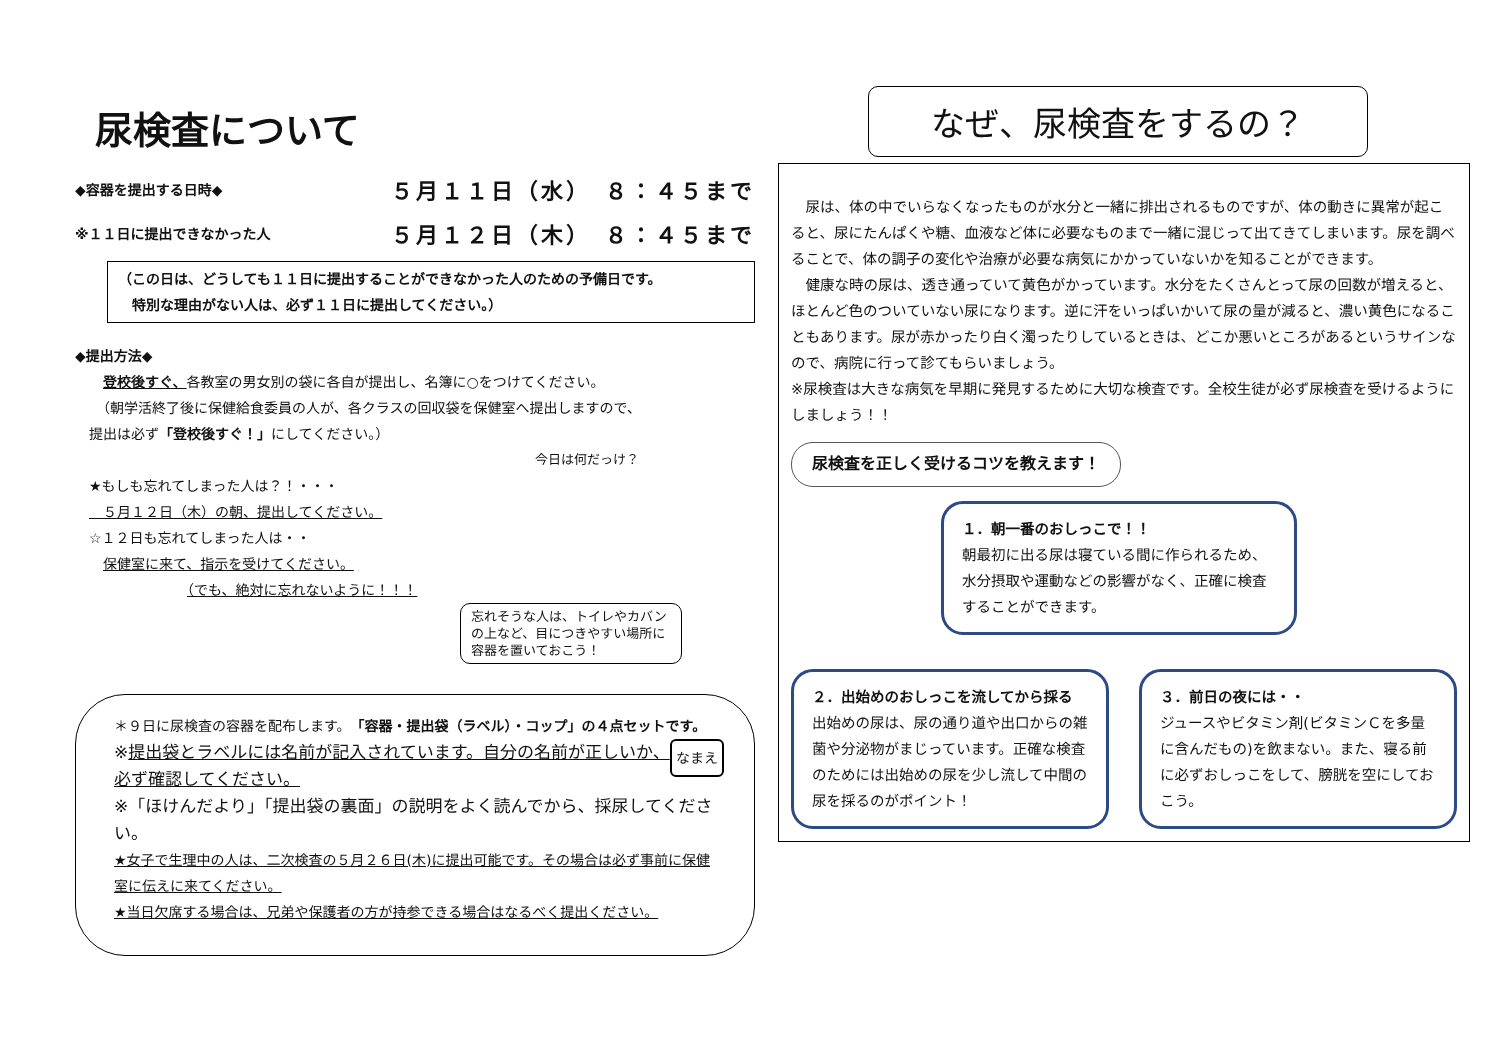尿検査について
◆容器を提出する日時◆ ５月１１日（水）　８：４５まで
※１１日に提出できなかった人 ５月１２日（木）　８：４５まで
（この日は、どうしても１１日に提出することができなかった人のための予備日です。
　特別な理由がない人は、必ず１１日に提出してください。）
◆提出方法◆
　　登校後すぐ、各教室の男女別の袋に各自が提出し、名簿に○をつけてください。
　　（朝学活終了後に保健給食委員の人が、各クラスの回収袋を保健室へ提出しますので、
　提出は必ず「登校後すぐ！」にしてください。）
今日は何だっけ？
　★もしも忘れてしまった人は？！・・・
　　５月１２日（木）の朝、提出してください。
　☆１２日も忘れてしまった人は・・
　　保健室に来て、指示を受けてください。
　　　　　　　　（でも、絶対に忘れないように！！！
忘れそうな人は、トイレやカバンの上など、目につきやすい場所に容器を置いておこう！
＊９日に尿検査の容器を配布します。「容器・提出袋（ラベル）・コップ」の４点セットです。 なまえ
※提出袋とラベルには名前が記入されています。自分の名前が正しいか、必ず確認してください。
※「ほけんだより」「提出袋の裏面」の説明をよく読んでから、採尿してください。
★女子で生理中の人は、二次検査の５月２６日(木)に提出可能です。その場合は必ず事前に保健室に伝えに来てください。
★当日欠席する場合は、兄弟や保護者の方が持参できる場合はなるべく提出ください。
なぜ、尿検査をするの？
　尿は、体の中でいらなくなったものが水分と一緒に排出されるものですが、体の動きに異常が起こると、尿にたんぱくや糖、血液など体に必要なものまで一緒に混じって出てきてしまいます。尿を調べることで、体の調子の変化や治療が必要な病気にかかっていないかを知ることができます。
　健康な時の尿は、透き通っていて黄色がかっています。水分をたくさんとって尿の回数が増えると、ほとんど色のついていない尿になります。逆に汗をいっぱいかいて尿の量が減ると、濃い黄色になることもあります。尿が赤かったり白く濁ったりしているときは、どこか悪いところがあるというサインなので、病院に行って診てもらいましょう。
※尿検査は大きな病気を早期に発見するために大切な検査です。全校生徒が必ず尿検査を受けるようにしましょう！！
尿検査を正しく受けるコツを教えます！
１．朝一番のおしっこで！！
朝最初に出る尿は寝ている間に作られるため、水分摂取や運動などの影響がなく、正確に検査することができます。
２．出始めのおしっこを流してから採る
出始めの尿は、尿の通り道や出口からの雑菌や分泌物がまじっています。正確な検査のためには出始めの尿を少し流して中間の尿を採るのがポイント！
３．前日の夜には・・
ジュースやビタミン剤(ビタミンＣを多量に含んだもの)を飲まない。また、寝る前に必ずおしっこをして、膀胱を空にしておこう。